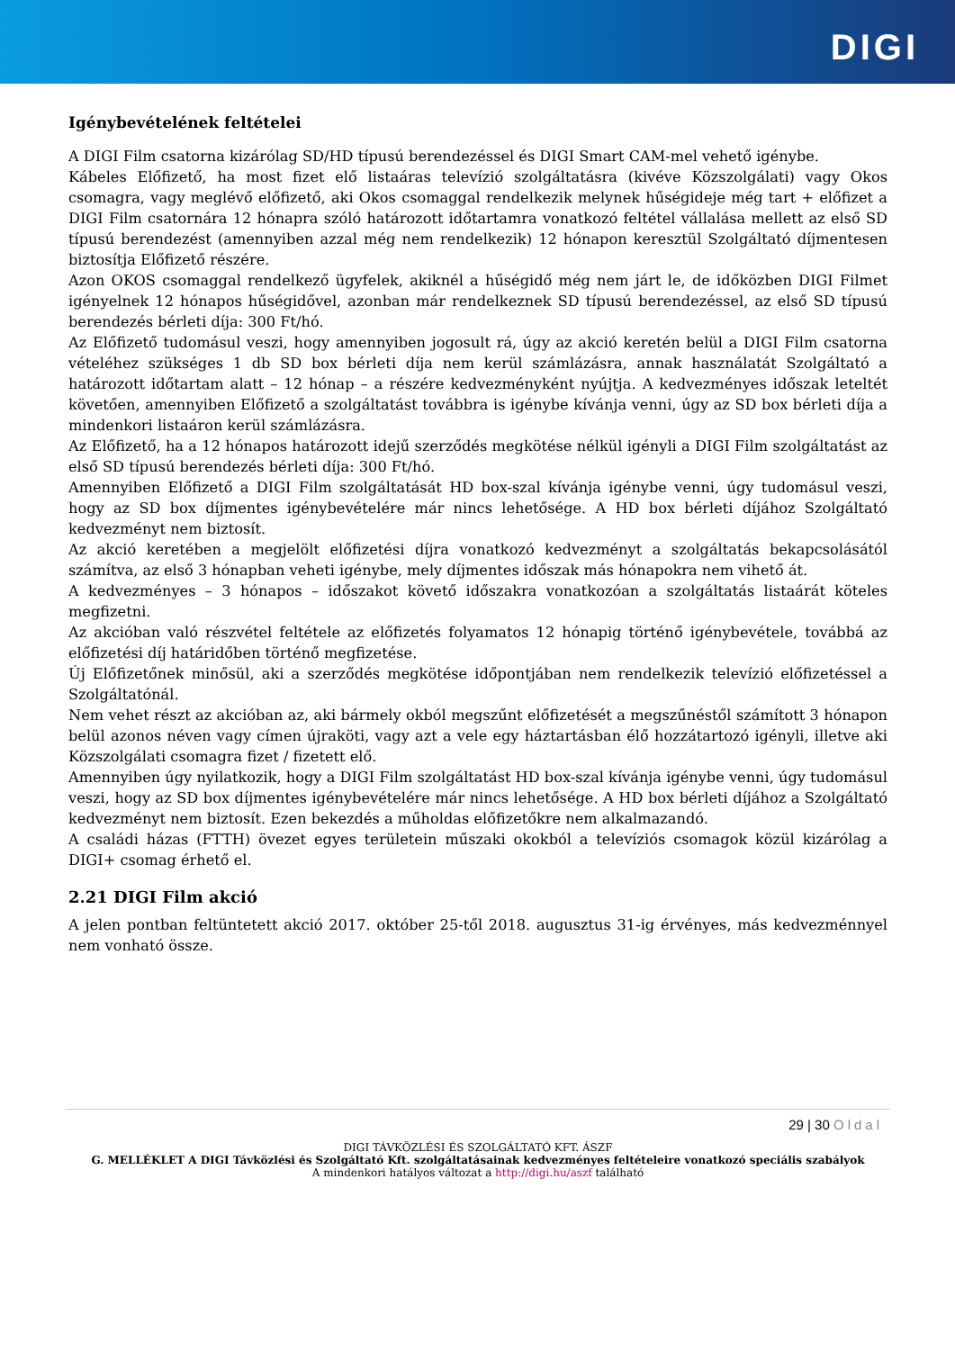DIGI
Igénybevételének feltételei
A DIGI Film csatorna kizárólag SD/HD típusú berendezéssel és DIGI Smart CAM-mel vehető igénybe.
Kábeles Előfizető, ha most fizet elő listaáras televízió szolgáltatásra (kivéve Közszolgálati) vagy Okos csomagra, vagy meglévő előfizető, aki Okos csomaggal rendelkezik melynek hűségideje még tart + előfizet a DIGI Film csatornára 12 hónapra szóló határozott időtartamra vonatkozó feltétel vállalása mellett az első SD típusú berendezést (amennyiben azzal még nem rendelkezik) 12 hónapon keresztül Szolgáltató díjmentesen biztosítja Előfizető részére.
Azon OKOS csomaggal rendelkező ügyfelek, akiknél a hűségidő még nem járt le, de időközben DIGI Filmet igényelnek 12 hónapos hűségidővel, azonban már rendelkeznek SD típusú berendezéssel, az első SD típusú berendezés bérleti díja: 300 Ft/hó.
Az Előfizető tudomásul veszi, hogy amennyiben jogosult rá, úgy az akció keretén belül a DIGI Film csatorna vételéhez szükséges 1 db SD box bérleti díja nem kerül számlázásra, annak használatát Szolgáltató a határozott időtartam alatt – 12 hónap – a részére kedvezményként nyújtja. A kedvezményes időszak leteltét követően, amennyiben Előfizető a szolgáltatást továbbra is igénybe kívánja venni, úgy az SD box bérleti díja a mindenkori listaáron kerül számlázásra.
Az Előfizető, ha a 12 hónapos határozott idejű szerződés megkötése nélkül igényli a DIGI Film szolgáltatást az első SD típusú berendezés bérleti díja: 300 Ft/hó.
Amennyiben Előfizető a DIGI Film szolgáltatását HD box-szal kívánja igénybe venni, úgy tudomásul veszi, hogy az SD box díjmentes igénybevételére már nincs lehetősége. A HD box bérleti díjához Szolgáltató kedvezményt nem biztosít.
Az akció keretében a megjelölt előfizetési díjra vonatkozó kedvezményt a szolgáltatás bekapcsolásától számítva, az első 3 hónapban veheti igénybe, mely díjmentes időszak más hónapokra nem vihető át.
A kedvezményes – 3 hónapos – időszakot követő időszakra vonatkozóan a szolgáltatás listaárát köteles megfizetni.
Az akcióban való részvétel feltétele az előfizetés folyamatos 12 hónapig történő igénybevétele, továbbá az előfizetési díj határidőben történő megfizetése.
Új Előfizetőnek minősül, aki a szerződés megkötése időpontjában nem rendelkezik televízió előfizetéssel a Szolgáltatónál.
Nem vehet részt az akcióban az, aki bármely okból megszűnt előfizetését a megszűnéstől számított 3 hónapon belül azonos néven vagy címen újraköti, vagy azt a vele egy háztartásban élő hozzátartozó igényli, illetve aki Közszolgálati csomagra fizet / fizetett elő.
Amennyiben úgy nyilatkozik, hogy a DIGI Film szolgáltatást HD box-szal kívánja igénybe venni, úgy tudomásul veszi, hogy az SD box díjmentes igénybevételére már nincs lehetősége. A HD box bérleti díjához a Szolgáltató kedvezményt nem biztosít. Ezen bekezdés a műholdas előfizetőkre nem alkalmazandó.
A családi házas (FTTH) övezet egyes területein műszaki okokból a televíziós csomagok közül kizárólag a DIGI+ csomag érhető el.
2.21 DIGI Film akció
A jelen pontban feltüntetett akció 2017. október 25-től 2018. augusztus 31-ig érvényes, más kedvezménnyel nem vonható össze.
29 | 30 Oldal
DIGI TÁVKÖZLÉSI ÉS SZOLGÁLTATÓ KFT. ÁSZF
G. MELLÉKLET A DIGI Távközlési és Szolgáltató Kft. szolgáltatásainak kedvezményes feltételeire vonatkozó speciális szabályok
A mindenkori hatályos változat a http://digi.hu/aszf található